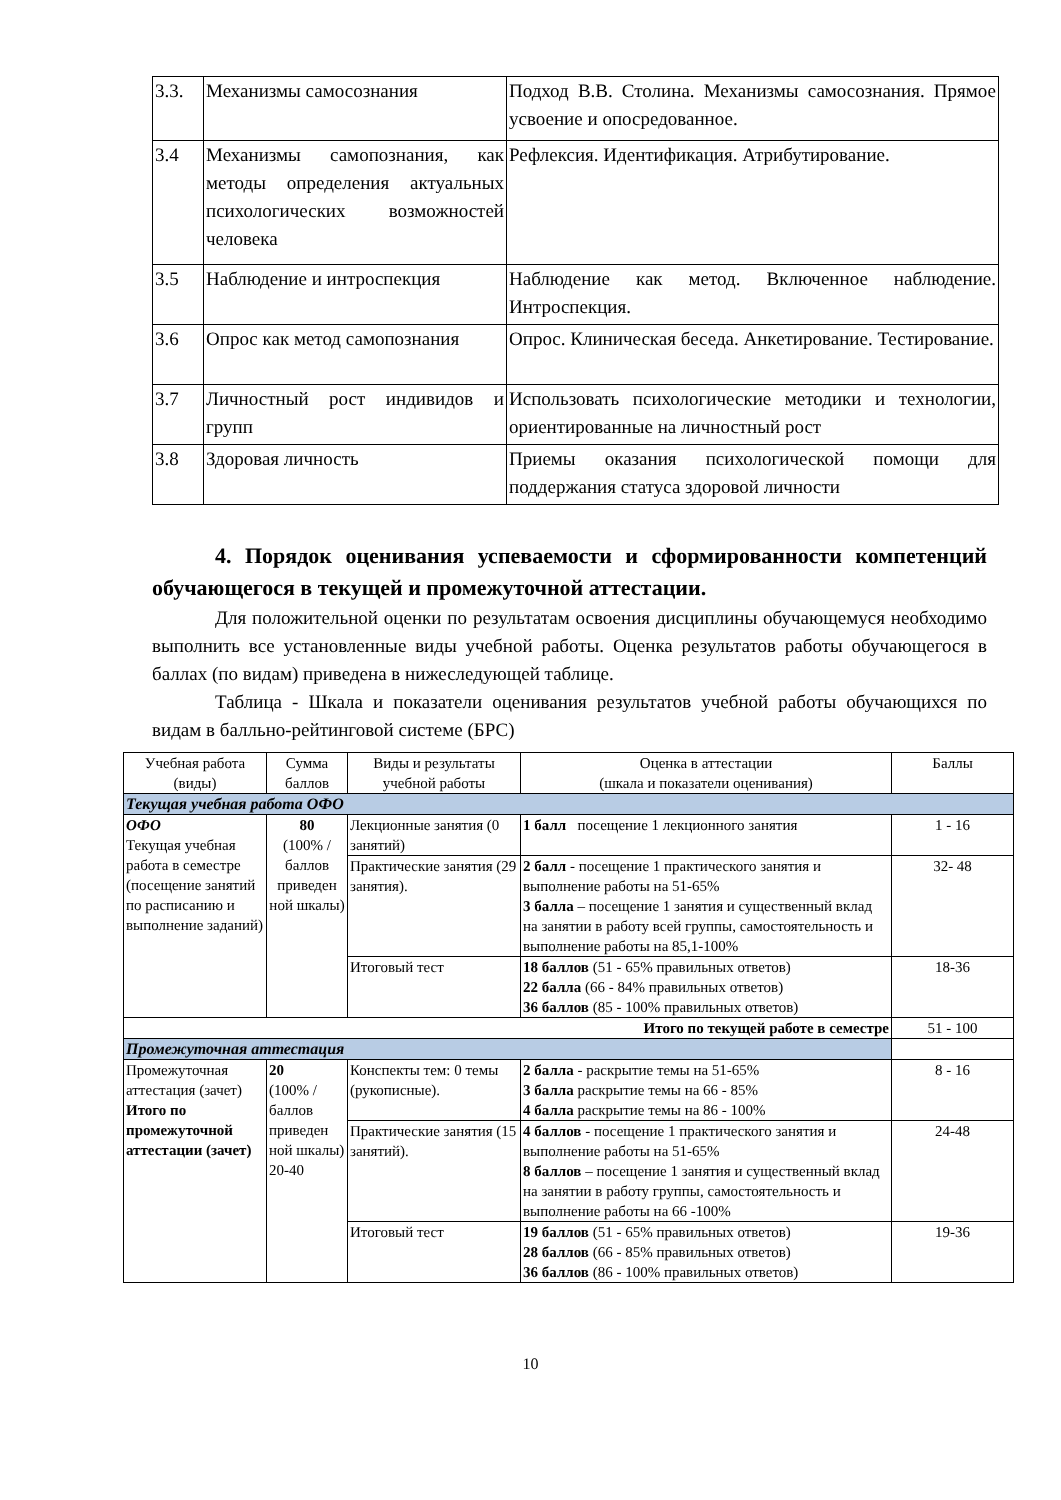| 3.3. | Механизмы самосознания | Подход В.В. Столина. Механизмы самосознания. Прямое усвоение и опосредованное. |
| 3.4 | Механизмы самопознания, как методы определения актуальных психологических возможностей человека | Рефлексия. Идентификация. Атрибутирование. |
| 3.5 | Наблюдение и интроспекция | Наблюдение как метод. Включенное наблюдение. Интроспекция. |
| 3.6 | Опрос как метод самопознания | Опрос. Клиническая беседа. Анкетирование. Тестирование. |
| 3.7 | Личностный рост индивидов и групп | Использовать психологические методики и технологии, ориентированные на личностный рост |
| 3.8 | Здоровая личность | Приемы оказания психологической помощи для поддержания статуса здоровой личности |
4. Порядок оценивания успеваемости и сформированности компетенций обучающегося в текущей и промежуточной аттестации.
Для положительной оценки по результатам освоения дисциплины обучающемуся необходимо выполнить все установленные виды учебной работы. Оценка результатов работы обучающегося в баллах (по видам) приведена в нижеследующей таблице.
Таблица - Шкала и показатели оценивания результатов учебной работы обучающихся по видам в балльно-рейтинговой системе (БРС)
| Учебная работа (виды) | Сумма баллов | Виды и результаты учебной работы | Оценка в аттестации (шкала и показатели оценивания) | Баллы |
| --- | --- | --- | --- | --- |
| Текущая учебная работа ОФО | | | | |
| ОФО Текущая учебная работа в семестре (посещение занятий по расписанию и выполнение заданий) | 80 (100% /баллов приведен ной шкалы) | Лекционные занятия (0 занятий) | 1 балл посещение 1 лекционного занятия | 1 - 16 |
| | | Практические занятия (29 занятия). | 2 балл - посещение 1 практического занятия и выполнение работы на 51-65% 3 балла – посещение 1 занятия и существенный вклад на занятии в работу всей группы, самостоятельность и выполнение работы на 85,1-100% | 32- 48 |
| | | Итоговый тест | 18 баллов (51 - 65% правильных ответов) 22 балла (66 - 84% правильных ответов) 36 баллов (85 - 100% правильных ответов) | 18-36 |
| Итого по текущей работе в семестре | | | | 51 - 100 |
| Промежуточная аттестация | | | | |
| Промежуточная аттестация (зачет) Итого по промежуточной аттестации (зачет) | 20 (100% /баллов приведен ной шкалы) 20-40 | Конспекты тем: 0 темы (рукописные). | 2 балла - раскрытие темы на 51-65% 3 балла раскрытие темы на 66 - 85% 4 балла раскрытие темы на 86 - 100% | 8 - 16 |
| | | Практические занятия (15 занятий). | 4 баллов - посещение 1 практического занятия и выполнение работы на 51-65% 8 баллов – посещение 1 занятия и существенный вклад на занятии в работу группы, самостоятельность и выполнение работы на 66 -100% | 24-48 |
| | | Итоговый тест | 19 баллов (51 - 65% правильных ответов) 28 баллов (66 - 85% правильных ответов) 36 баллов (86 - 100% правильных ответов) | 19-36 |
10